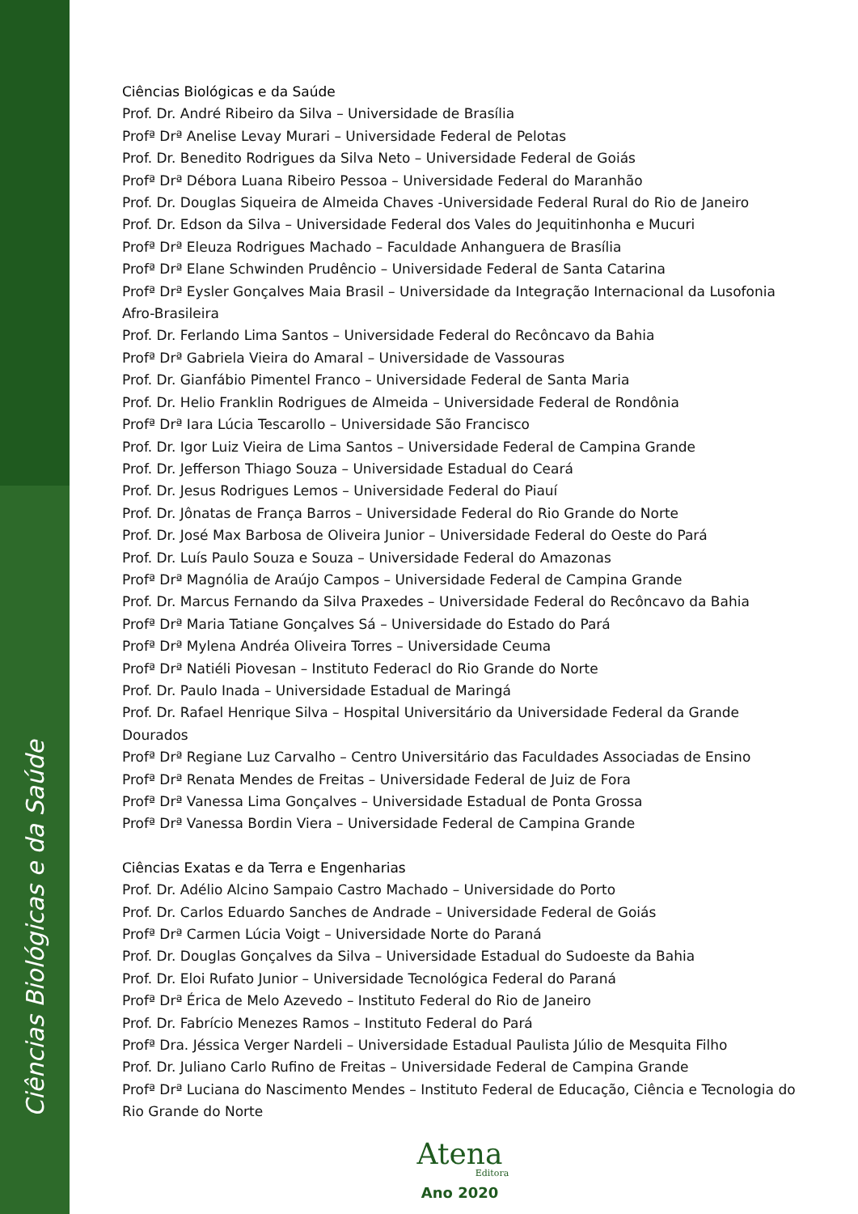Ciências Biológicas e da Saúde
Ciências Biológicas e da Saúde
Prof. Dr. André Ribeiro da Silva – Universidade de Brasília
Profª Drª Anelise Levay Murari – Universidade Federal de Pelotas
Prof. Dr. Benedito Rodrigues da Silva Neto – Universidade Federal de Goiás
Profª Drª Débora Luana Ribeiro Pessoa – Universidade Federal do Maranhão
Prof. Dr. Douglas Siqueira de Almeida Chaves -Universidade Federal Rural do Rio de Janeiro
Prof. Dr. Edson da Silva – Universidade Federal dos Vales do Jequitinhonha e Mucuri
Profª Drª Eleuza Rodrigues Machado – Faculdade Anhanguera de Brasília
Profª Drª Elane Schwinden Prudêncio – Universidade Federal de Santa Catarina
Profª Drª Eysler Gonçalves Maia Brasil – Universidade da Integração Internacional da Lusofonia Afro-Brasileira
Prof. Dr. Ferlando Lima Santos – Universidade Federal do Recôncavo da Bahia
Profª Drª Gabriela Vieira do Amaral – Universidade de Vassouras
Prof. Dr. Gianfábio Pimentel Franco – Universidade Federal de Santa Maria
Prof. Dr. Helio Franklin Rodrigues de Almeida – Universidade Federal de Rondônia
Profª Drª Iara Lúcia Tescarollo – Universidade São Francisco
Prof. Dr. Igor Luiz Vieira de Lima Santos – Universidade Federal de Campina Grande
Prof. Dr. Jefferson Thiago Souza – Universidade Estadual do Ceará
Prof. Dr. Jesus Rodrigues Lemos – Universidade Federal do Piauí
Prof. Dr. Jônatas de França Barros – Universidade Federal do Rio Grande do Norte
Prof. Dr. José Max Barbosa de Oliveira Junior – Universidade Federal do Oeste do Pará
Prof. Dr. Luís Paulo Souza e Souza – Universidade Federal do Amazonas
Profª Drª Magnólia de Araújo Campos – Universidade Federal de Campina Grande
Prof. Dr. Marcus Fernando da Silva Praxedes – Universidade Federal do Recôncavo da Bahia
Profª Drª Maria Tatiane Gonçalves Sá – Universidade do Estado do Pará
Profª Drª Mylena Andréa Oliveira Torres – Universidade Ceuma
Profª Drª Natiéli Piovesan – Instituto Federacl do Rio Grande do Norte
Prof. Dr. Paulo Inada – Universidade Estadual de Maringá
Prof. Dr. Rafael Henrique Silva – Hospital Universitário da Universidade Federal da Grande Dourados
Profª Drª Regiane Luz Carvalho – Centro Universitário das Faculdades Associadas de Ensino
Profª Drª Renata Mendes de Freitas – Universidade Federal de Juiz de Fora
Profª Drª Vanessa Lima Gonçalves – Universidade Estadual de Ponta Grossa
Profª Drª Vanessa Bordin Viera – Universidade Federal de Campina Grande
Ciências Exatas e da Terra e Engenharias
Prof. Dr. Adélio Alcino Sampaio Castro Machado – Universidade do Porto
Prof. Dr. Carlos Eduardo Sanches de Andrade – Universidade Federal de Goiás
Profª Drª Carmen Lúcia Voigt – Universidade Norte do Paraná
Prof. Dr. Douglas Gonçalves da Silva – Universidade Estadual do Sudoeste da Bahia
Prof. Dr. Eloi Rufato Junior – Universidade Tecnológica Federal do Paraná
Profª Drª Érica de Melo Azevedo – Instituto Federal do Rio de Janeiro
Prof. Dr. Fabrício Menezes Ramos – Instituto Federal do Pará
Profª Dra. Jéssica Verger Nardeli – Universidade Estadual Paulista Júlio de Mesquita Filho
Prof. Dr. Juliano Carlo Rufino de Freitas – Universidade Federal de Campina Grande
Profª Drª Luciana do Nascimento Mendes – Instituto Federal de Educação, Ciência e Tecnologia do Rio Grande do Norte
Atena
Editora
Ano 2020